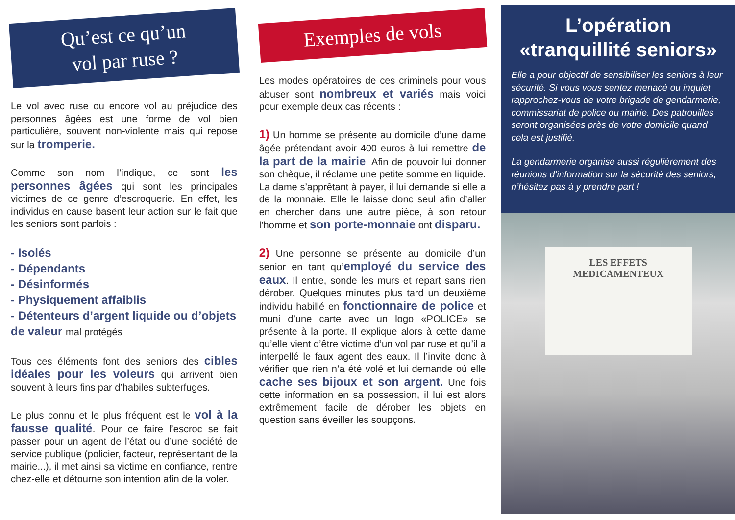Qu’est ce qu’un
vol par ruse ?
Le vol avec ruse ou encore vol au préjudice des personnes âgées est une forme de vol bien particulière, souvent non-violente mais qui repose sur la tromperie.
Comme son nom l’indique, ce sont les personnes âgées qui sont les principales victimes de ce genre d’escroquerie. En effet, les individus en cause basent leur action sur le fait que les seniors sont parfois :
- Isolés
- Dépendants
- Désinformés
- Physiquement affaiblis
- Détenteurs d’argent liquide ou d’objets de valeur mal protégés
Tous ces éléments font des seniors des cibles idéales pour les voleurs qui arrivent bien souvent à leurs fins par d’habiles subterfuges.
Le plus connu et le plus fréquent est le vol à la fausse qualité. Pour ce faire l’escroc se fait passer pour un agent de l’état ou d’une société de service publique (policier, facteur, représentant de la mairie...), il met ainsi sa victime en confiance, rentre chez-elle et détourne son intention afin de la voler.
Exemples de vols
Les modes opératoires de ces criminels pour vous abuser sont nombreux et variés mais voici pour exemple deux cas récents :
1) Un homme se présente au domicile d’une dame âgée prétendant avoir 400 euros à lui remettre de la part de la mairie. Afin de pouvoir lui donner son chèque, il réclame une petite somme en liquide. La dame s’apprêtant à payer, il lui demande si elle a de la monnaie. Elle le laisse donc seul afin d’aller en chercher dans une autre pièce, à son retour l’homme et son porte-monnaie ont disparu.
2) Une personne se présente au domicile d’un senior en tant qu’employé du service des eaux. Il entre, sonde les murs et repart sans rien dérober. Quelques minutes plus tard un deuxième individu habillé en fonctionnaire de police et muni d’une carte avec un logo «POLICE» se présente à la porte. Il explique alors à cette dame qu’elle vient d’être victime d’un vol par ruse et qu’il a interpellé le faux agent des eaux. Il l’invite donc à vérifier que rien n’a été volé et lui demande où elle cache ses bijoux et son argent. Une fois cette information en sa possession, il lui est alors extrêmement facile de dérober les objets en question sans éveiller les soupçons.
L’opération «tranquillité seniors»
Elle a pour objectif de sensibiliser les seniors à leur sécurité. Si vous vous sentez menacé ou inquiet rapprochez-vous de votre brigade de gendarmerie, commissariat de police ou mairie. Des patrouilles seront organisées près de votre domicile quand cela est justifié.
La gendarmerie organise aussi régulièrement des réunions d’information sur la sécurité des seniors, n’hésitez pas à y prendre part !
LES EFFETS
MEDICAMENTEUX